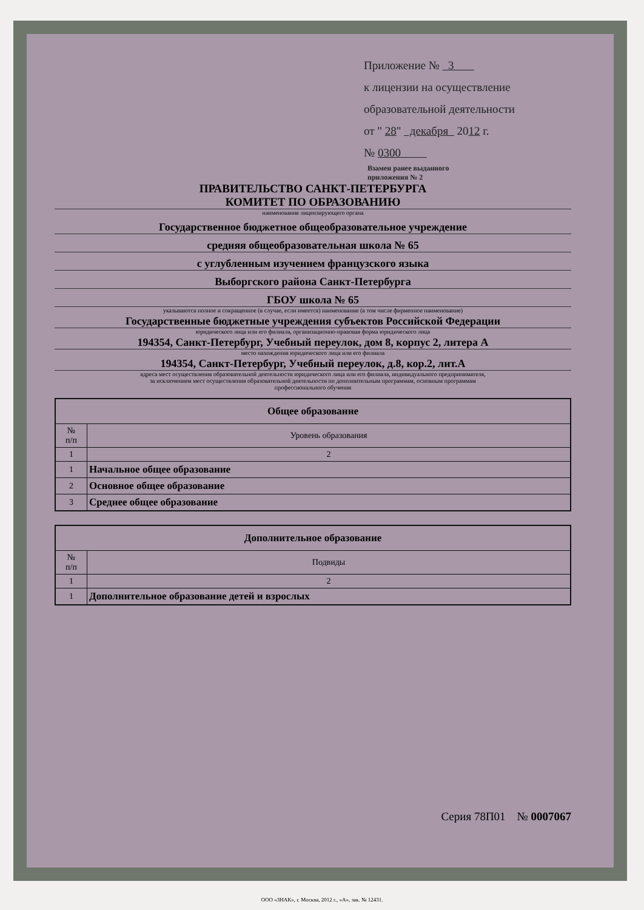Приложение № 3
к лицензии на осуществление
образовательной деятельности
от " 28" декабря 2012 г.
№ 0300
Взамен ранее выданного
приложения № 2
ПРАВИТЕЛЬСТВО САНКТ-ПЕТЕРБУРГА
КОМИТЕТ ПО ОБРАЗОВАНИЮ
наименование лицензирующего органа
Государственное бюджетное общеобразовательное учреждение
средняя общеобразовательная школа № 65
с углубленным изучением французского языка
Выборгского района Санкт-Петербурга
ГБОУ школа № 65
указываются полное и сокращенное (в случае, если имеется) наименование (в том числе фирменное наименование)
Государственные бюджетные учреждения субъектов Российской Федерации
юридического лица или его филиала, организационно-правовая форма юридического лица
194354, Санкт-Петербург, Учебный переулок, дом 8, корпус 2, литера А
место нахождения юридического лица или его филиала
194354, Санкт-Петербург, Учебный переулок, д.8, кор.2, лит.А
адреса мест осуществления образовательной деятельности юридического лица или его филиала, индивидуального предпринимателя,
за исключением мест осуществления образовательной деятельности по дополнительным программам, основным программам
профессионального обучения
| Общее образование | |
| --- | --- |
| № п/п | Уровень образования |
| 1 | 2 |
| 1 | Начальное общее образование |
| 2 | Основное общее образование |
| 3 | Среднее общее образование |
| Дополнительное образование | |
| --- | --- |
| № п/п | Подвиды |
| 1 | 2 |
| 1 | Дополнительное образование детей и взрослых |
Серия 78П01 № 0007067
ООО «ЗНАК», г. Москва, 2012 г., «А», зак. № 12431.